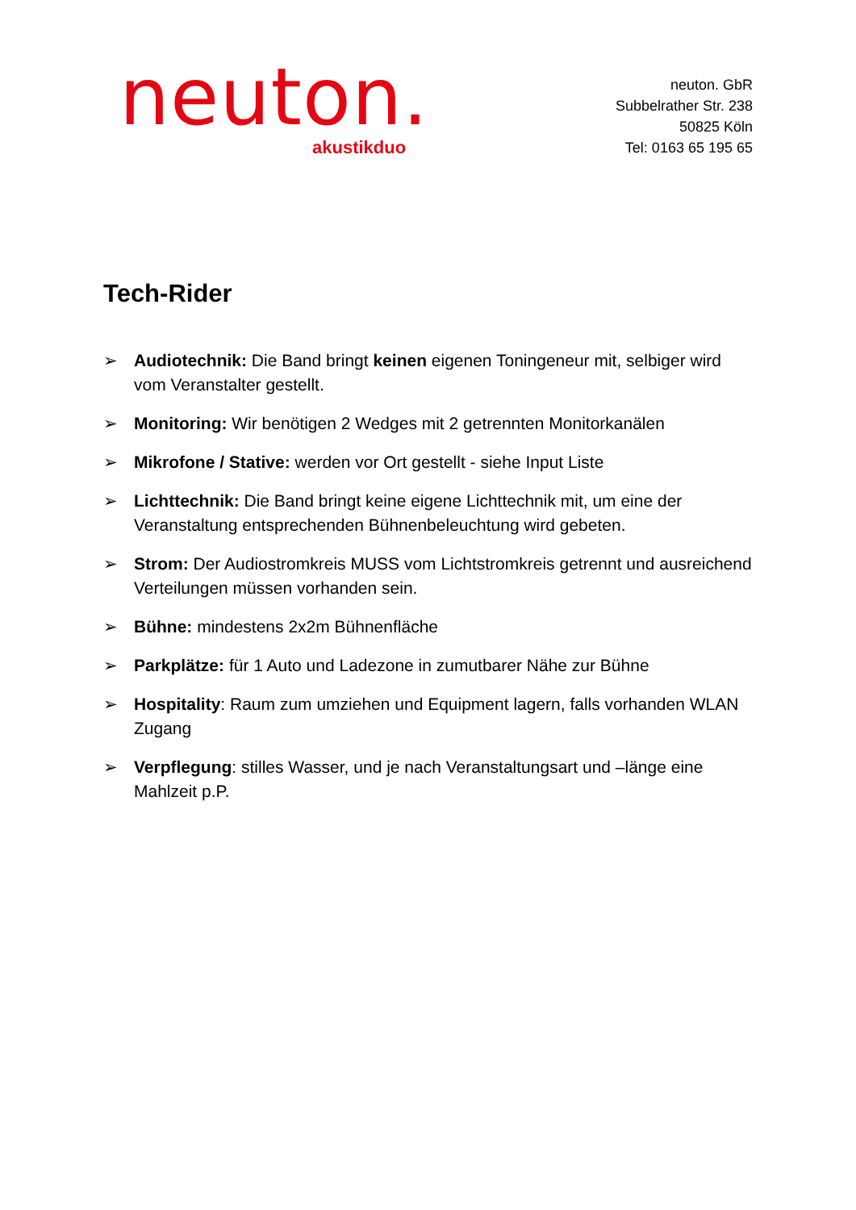neuton.
akustikduo
neuton. GbR
Subbelrather Str. 238
50825 Köln
Tel: 0163 65 195 65
Tech-Rider
➢ Audiotechnik: Die Band bringt keinen eigenen Toningeneur mit, selbiger wird vom Veranstalter gestellt.
➢ Monitoring: Wir benötigen 2 Wedges mit 2 getrennten Monitorkanälen
➢ Mikrofone / Stative: werden vor Ort gestellt - siehe Input Liste
➢ Lichttechnik: Die Band bringt keine eigene Lichttechnik mit, um eine der Veranstaltung entsprechenden Bühnenbeleuchtung wird gebeten.
➢ Strom: Der Audiostromkreis MUSS vom Lichtstromkreis getrennt und ausreichend Verteilungen müssen vorhanden sein.
➢ Bühne: mindestens 2x2m Bühnenfläche
➢ Parkplätze: für 1 Auto und Ladezone in zumutbarer Nähe zur Bühne
➢ Hospitality: Raum zum umziehen und Equipment lagern, falls vorhanden WLAN Zugang
➢ Verpflegung: stilles Wasser, und je nach Veranstaltungsart und –länge eine Mahlzeit p.P.